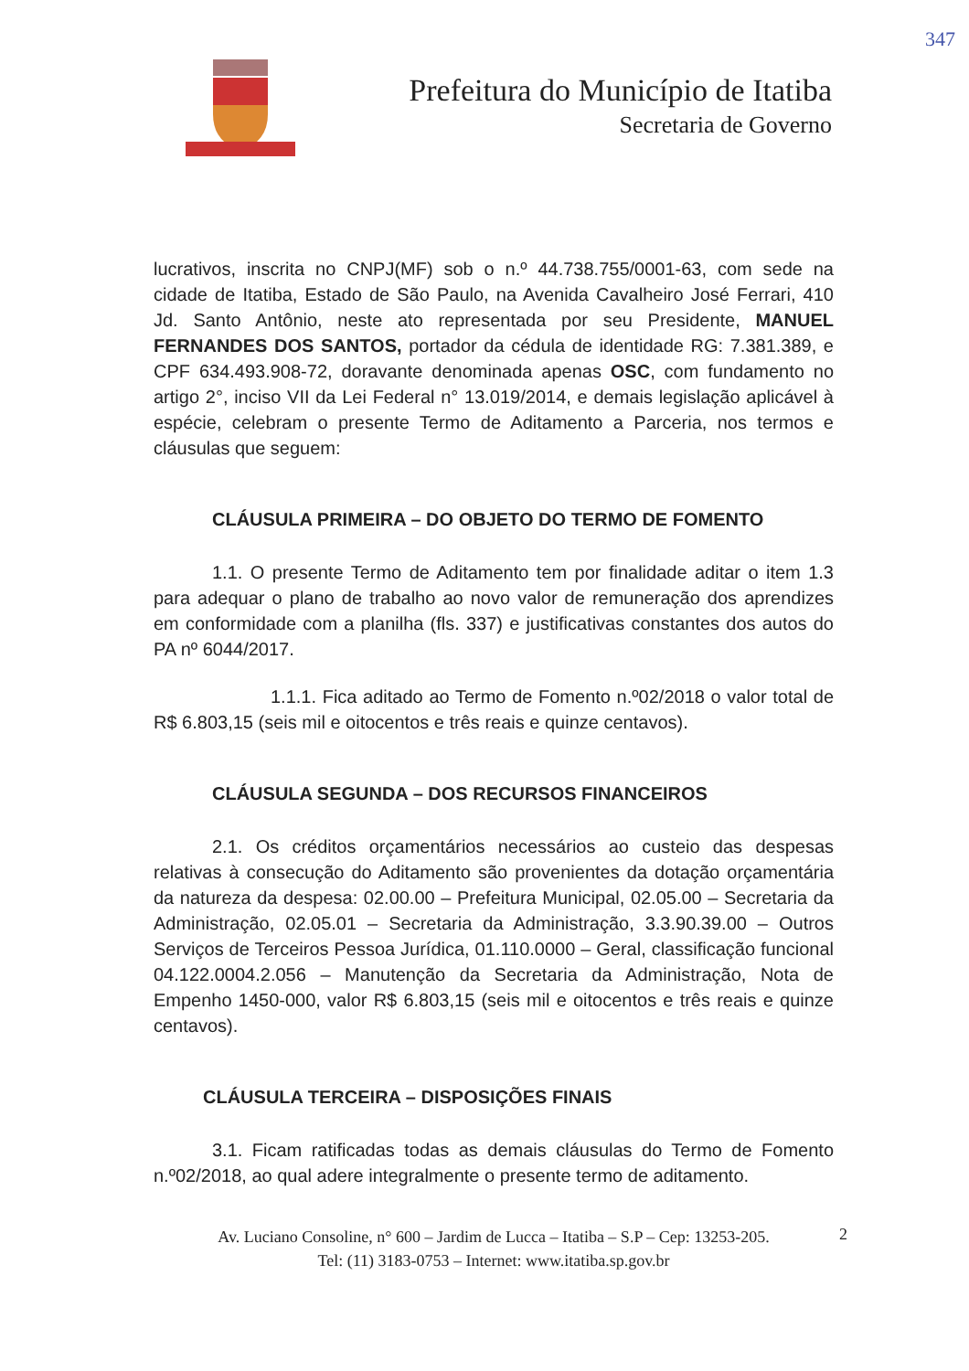347
Prefeitura do Município de Itatiba
Secretaria de Governo
lucrativos, inscrita no CNPJ(MF) sob o n.º 44.738.755/0001-63, com sede na cidade de Itatiba, Estado de São Paulo, na Avenida Cavalheiro José Ferrari, 410 Jd. Santo Antônio, neste ato representada por seu Presidente, MANUEL FERNANDES DOS SANTOS, portador da cédula de identidade RG: 7.381.389, e CPF 634.493.908-72, doravante denominada apenas OSC, com fundamento no artigo 2°, inciso VII da Lei Federal n° 13.019/2014, e demais legislação aplicável à espécie, celebram o presente Termo de Aditamento a Parceria, nos termos e cláusulas que seguem:
CLÁUSULA PRIMEIRA – DO OBJETO DO TERMO DE FOMENTO
1.1. O presente Termo de Aditamento tem por finalidade aditar o item 1.3 para adequar o plano de trabalho ao novo valor de remuneração dos aprendizes em conformidade com a planilha (fls. 337) e justificativas constantes dos autos do PA nº 6044/2017.
1.1.1. Fica aditado ao Termo de Fomento n.º02/2018 o valor total de R$ 6.803,15 (seis mil e oitocentos e três reais e quinze centavos).
CLÁUSULA SEGUNDA – DOS RECURSOS FINANCEIROS
2.1. Os créditos orçamentários necessários ao custeio das despesas relativas à consecução do Aditamento são provenientes da dotação orçamentária da natureza da despesa: 02.00.00 – Prefeitura Municipal, 02.05.00 – Secretaria da Administração, 02.05.01 – Secretaria da Administração, 3.3.90.39.00 – Outros Serviços de Terceiros Pessoa Jurídica, 01.110.0000 – Geral, classificação funcional 04.122.0004.2.056 – Manutenção da Secretaria da Administração, Nota de Empenho 1450-000, valor R$ 6.803,15 (seis mil e oitocentos e três reais e quinze centavos).
CLÁUSULA TERCEIRA – DISPOSIÇÕES FINAIS
3.1. Ficam ratificadas todas as demais cláusulas do Termo de Fomento n.º02/2018, ao qual adere integralmente o presente termo de aditamento.
Av. Luciano Consoline, n° 600 – Jardim de Lucca – Itatiba – S.P – Cep: 13253-205.
Tel: (11) 3183-0753 – Internet: www.itatiba.sp.gov.br
2